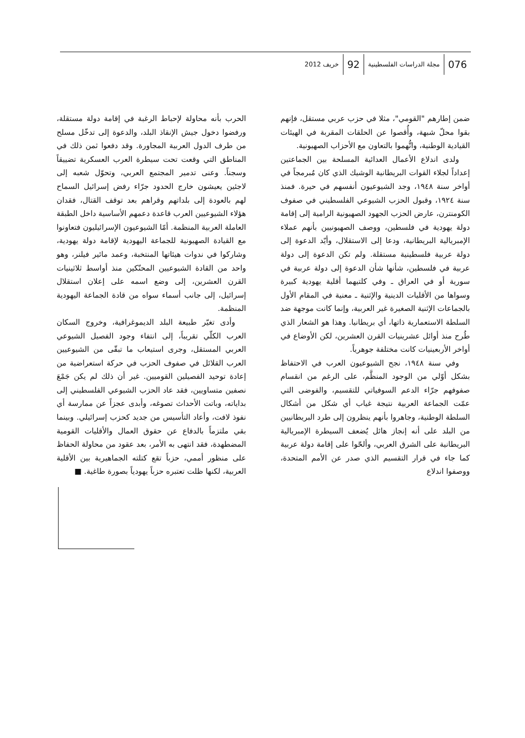076 مجلة الدراسات الفلسطينية 92 خريف 2012
ضمن إطارهم "القومي"، مثلا في حزب عربي مستقل، فإنهم بقوا محلّ شبهة، وأُقصوا عن الحلقات المقربة في الهيئات القيادية الوطنية، واتُّهموا بالتعاون مع الأحزاب الصهيونية.
ولدى اندلاع الأعمال العدائية المسلحة بين الجماعتين إعداداً لجلاء القوات البريطانية الوشيك الذي كان مُبرمجاً في أواخر سنة ١٩٤٨، وجد الشيوعيون أنفسهم في حيرة. فمنذ سنة ١٩٢٤، وقبول الحزب الشيوعي الفلسطيني في صفوف الكومنترن، عارض الحزب الجهود الصهيونية الرامية إلى إقامة دولة يهودية في فلسطين، ووصف الصهيونيين بأنهم عملاء الإمبريالية البريطانية، ودعا إلى الاستقلال، وأيّد الدعوة إلى دولة عربية فلسطينية مستقلة. ولم تكن الدعوة إلى دولة عربية في فلسطين، شأنها شأن الدعوة إلى دولة عربية في سورية أو في العراق ـ وفي كلتيهما أقلية يهودية كبيرة وسواها من الأقليات الدينية والإثنية ـ معنية في المقام الأول بالجماعات الإثنية الصغيرة غير العربية، وإنما كانت موجهة ضد السلطة الاستعمارية ذاتها، أي بريطانيا. وهذا هو الشعار الذي طُرح منذ أوائل عشرينيات القرن العشرين، لكن الأوضاع في أواخر الأربعينيات كانت مختلفة جوهرياً.
وفي سنة ١٩٤٨، نجح الشيوعيون العرب في الاحتفاظ بشكل أوّلي من الوجود المنظَّم، على الرغم من انقسام صفوفهم جرّاء الدعم السوفياتي للتقسيم، والفوضى التي عمّت الجماعة العربية نتيجة غياب أي شكل من أشكال السلطة الوطنية، وجاهروا بأنهم ينظرون إلى طرد البريطانيين من البلد على أنه إنجاز هائل يُضعف السيطرة الإمبريالية البريطانية على الشرق العربي، وألحّوا على إقامة دولة عربية كما جاء في قرار التقسيم الذي صدر عن الأمم المتحدة، ووصفوا اندلاع
الحرب بأنه محاولة لإحباط الرغبة في إقامة دولة مستقلة، ورفضوا دخول جيش الإنقاذ البلد، والدعوة إلى تدخّل مسلح من طرف الدول العربية المجاورة. وقد دفعوا ثمن ذلك في المناطق التي وقعت تحت سيطرة العرب العسكرية تضييقاً وسجناً. وعنى تدمير المجتمع العربي، وتحوّل شعبه إلى لاجئين يعيشون خارج الحدود جرّاء رفض إسرائيل السماح لهم بالعودة إلى بلداتهم وقراهم بعد توقف القتال، فقدان هؤلاء الشيوعيين العرب قاعدة دعمهم الأساسية داخل الطبقة العاملة العربية المنظمة. أمّا الشيوعيون الإسرائيليون فتعاونوا مع القيادة الصهيونية للجماعة اليهودية لإقامة دولة يهودية، وشاركوا في ندوات هيئاتها المنتخبة، وعمد مائير فيلنر، وهو واحد من القادة الشيوعيين المحنّكين منذ أواسط ثلاثينيات القرن العشرين، إلى وضع اسمه على إعلان استقلال إسرائيل، إلى جانب أسماء سواه من قادة الجماعة اليهودية المنظمة.
وأدى تغيّر طبيعة البلد الديموغرافية، وخروج السكان العرب الكلّي تقريباً، إلى انتفاء وجود الفصيل الشيوعي العربي المستقل، وجرى استيعاب ما تبقّى من الشيوعيين العرب القلائل في صفوف الحزب في حركة استعراضية من إعادة توحيد الفصيلين القوميين. غير أن ذلك لم يكن جَمْعَ نصفين متساويين، فقد عاد الحزب الشيوعي الفلسطيني إلى بداياته، وباتت الأحداث تصوغه، وأبدى عجزاً عن ممارسة أي نفوذ لافت، وأعاد التأسيس من جديد كحزب إسرائيلي. وبينما بقي ملتزماً بالدفاع عن حقوق العمال والأقليات القومية المضطهدة، فقد انتهى به الأمر، بعد عقود من محاولة الحفاظ على منظور أممي، حزباً تقع كتلته الجماهيرية بين الأقلية العربية، لكنها ظلت تعتبره حزباً يهودياً بصورة طاغية. ■